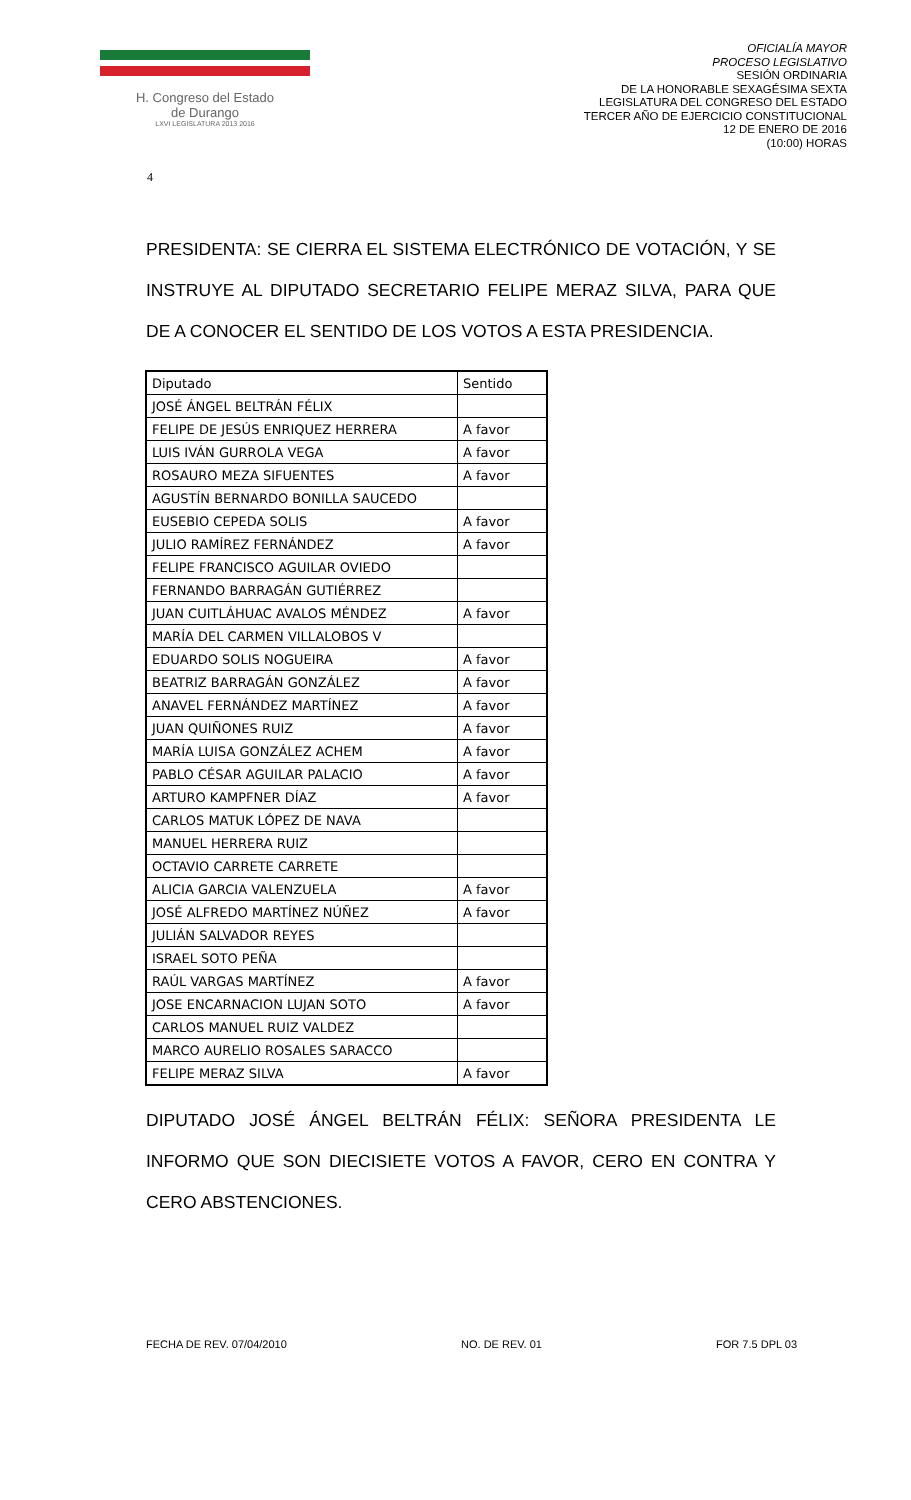H. Congreso del Estado
de Durango
LXVI LEGISLATURA 2013 2016
OFICIALÍA MAYOR
PROCESO LEGISLATIVO
SESIÓN ORDINARIA
DE LA HONORABLE SEXAGÉSIMA SEXTA
LEGISLATURA DEL CONGRESO DEL ESTADO
TERCER AÑO DE EJERCICIO CONSTITUCIONAL
12 DE ENERO DE 2016
(10:00) HORAS
4
PRESIDENTA: SE CIERRA EL SISTEMA ELECTRÓNICO DE VOTACIÓN, Y SE INSTRUYE AL DIPUTADO SECRETARIO FELIPE MERAZ SILVA, PARA QUE DE A CONOCER EL SENTIDO DE LOS VOTOS A ESTA PRESIDENCIA.
| Diputado | Sentido |
| --- | --- |
| JOSÉ ÁNGEL BELTRÁN FÉLIX | |
| FELIPE DE JESÚS ENRIQUEZ HERRERA | A favor |
| LUIS IVÁN GURROLA VEGA | A favor |
| ROSAURO MEZA SIFUENTES | A favor |
| AGUSTÍN BERNARDO BONILLA SAUCEDO | |
| EUSEBIO CEPEDA SOLIS | A favor |
| JULIO RAMÍREZ FERNÁNDEZ | A favor |
| FELIPE FRANCISCO AGUILAR OVIEDO | |
| FERNANDO BARRAGÁN GUTIÉRREZ | |
| JUAN CUITLÁHUAC AVALOS MÉNDEZ | A favor |
| MARÍA DEL CARMEN VILLALOBOS V | |
| EDUARDO SOLIS NOGUEIRA | A favor |
| BEATRIZ BARRAGÁN GONZÁLEZ | A favor |
| ANAVEL FERNÁNDEZ MARTÍNEZ | A favor |
| JUAN QUIÑONES RUIZ | A favor |
| MARÍA LUISA GONZÁLEZ ACHEM | A favor |
| PABLO CÉSAR AGUILAR PALACIO | A favor |
| ARTURO KAMPFNER DÍAZ | A favor |
| CARLOS MATUK LÓPEZ DE NAVA | |
| MANUEL HERRERA RUIZ | |
| OCTAVIO CARRETE CARRETE | |
| ALICIA GARCIA VALENZUELA | A favor |
| JOSÉ ALFREDO MARTÍNEZ NÚÑEZ | A favor |
| JULIÁN SALVADOR REYES | |
| ISRAEL SOTO PEÑA | |
| RAÚL VARGAS MARTÍNEZ | A favor |
| JOSE ENCARNACION LUJAN SOTO | A favor |
| CARLOS MANUEL RUIZ VALDEZ | |
| MARCO AURELIO ROSALES SARACCO | |
| FELIPE MERAZ SILVA | A favor |
DIPUTADO JOSÉ ÁNGEL BELTRÁN FÉLIX: SEÑORA PRESIDENTA LE INFORMO QUE SON DIECISIETE VOTOS A FAVOR, CERO EN CONTRA Y CERO ABSTENCIONES.
FECHA DE REV. 07/04/2010 NO. DE REV. 01 FOR 7.5 DPL 03